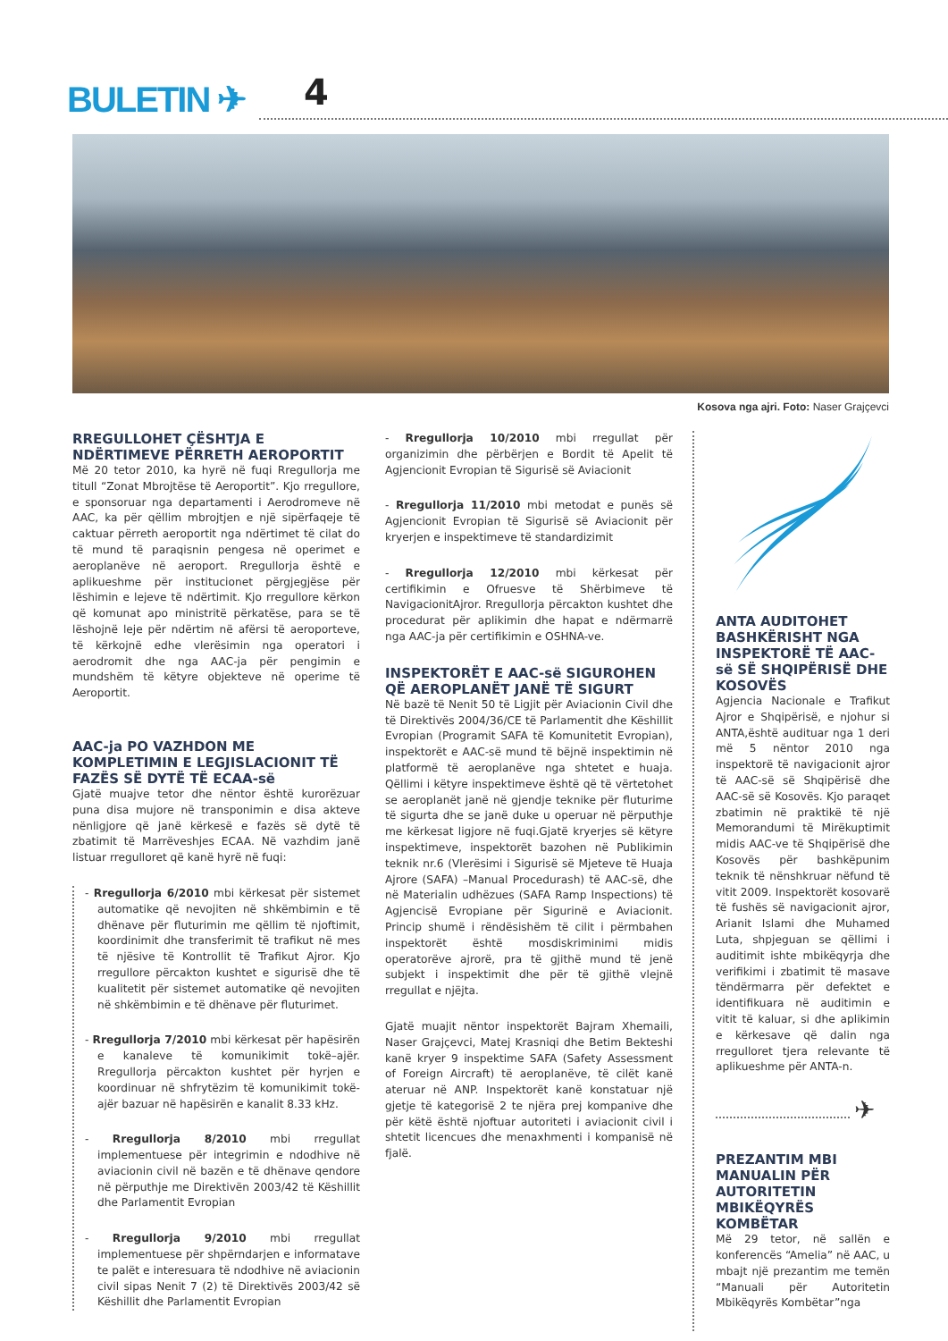BULETIN ✈ 4
Kosova nga ajri. Foto: Naser Grajçevci
RREGULLOHET ÇËSHTJA E NDËRTIMEVE PËRRETH AEROPORTIT
Më 20 tetor 2010, ka hyrë në fuqi Rregullorja me titull “Zonat Mbrojtëse të Aeroportit”. Kjo rregullore, e sponsoruar nga departamenti i Aerodromeve në AAC, ka për qëllim mbrojtjen e një sipërfaqeje të caktuar përreth aeroportit nga ndërtimet të cilat do të mund të paraqisnin pengesa në operimet e aeroplanëve në aeroport. Rregullorja është e aplikueshme për institucionet përgjegjëse për lëshimin e lejeve të ndërtimit. Kjo rregullore kërkon që komunat apo ministritë përkatëse, para se të lëshojnë leje për ndërtim në afërsi të aeroporteve, të kërkojnë edhe vlerësimin nga operatori i aerodromit dhe nga AAC-ja për pengimin e mundshëm të këtyre objekteve në operime të Aeroportit.
AAC-ja PO VAZHDON ME KOMPLETIMIN E LEGJISLACIONIT TË FAZËS SË DYTË TË ECAA-së
Gjatë muajve tetor dhe nëntor është kurorëzuar puna disa mujore në transponimin e disa akteve nënligjore që janë kërkesë e fazës së dytë të zbatimit të Marrëveshjes ECAA. Në vazhdim janë listuar rregulloret që kanë hyrë në fuqi:
- Rregullorja 6/2010 mbi kërkesat për sistemet automatike që nevojiten në shkëmbimin e të dhënave për fluturimin me qëllim të njoftimit, koordinimit dhe transferimit të trafikut në mes të njësive të Kontrollit të Trafikut Ajror. Kjo rregullore përcakton kushtet e sigurisë dhe të kualitetit për sistemet automatike që nevojiten në shkëmbimin e të dhënave për fluturimet.
- Rregullorja 7/2010 mbi kërkesat për hapësirën e kanaleve të komunikimit tokë–ajër. Rregullorja përcakton kushtet për hyrjen e koordinuar në shfrytëzim të komunikimit tokë-ajër bazuar në hapësirën e kanalit 8.33 kHz.
- Rregullorja 8/2010 mbi rregullat implementuese për integrimin e ndodhive në aviacionin civil në bazën e të dhënave qendore në përputhje me Direktivën 2003/42 të Këshillit dhe Parlamentit Evropian
- Rregullorja 9/2010 mbi rregullat implementuese për shpërndarjen e informatave te palët e interesuara të ndodhive në aviacionin civil sipas Nenit 7 (2) të Direktivës 2003/42 së Këshillit dhe Parlamentit Evropian
- Rregullorja 10/2010 mbi rregullat për organizimin dhe përbërjen e Bordit të Apelit të Agjencionit Evropian të Sigurisë së Aviacionit
- Rregullorja 11/2010 mbi metodat e punës së Agjencionit Evropian të Sigurisë së Aviacionit për kryerjen e inspektimeve të standardizimit
- Rregullorja 12/2010 mbi kërkesat për certifikimin e Ofruesve të Shërbimeve të NavigacionitAjror. Rregullorja përcakton kushtet dhe procedurat për aplikimin dhe hapat e ndërmarrë nga AAC-ja për certifikimin e OSHNA-ve.
INSPEKTORËT E AAC-së SIGUROHEN QË AEROPLANËT JANË TË SIGURT
Në bazë të Nenit 50 të Ligjit për Aviacionin Civil dhe të Direktivës 2004/36/CE të Parlamentit dhe Këshillit Evropian (Programit SAFA të Komunitetit Evropian), inspektorët e AAC-së mund të bëjnë inspektimin në platformë të aeroplanëve nga shtetet e huaja. Qëllimi i këtyre inspektimeve është që të vërtetohet se aeroplanët janë në gjendje teknike për fluturime të sigurta dhe se janë duke u operuar në përputhje me kërkesat ligjore në fuqi.Gjatë kryerjes së këtyre inspektimeve, inspektorët bazohen në Publikimin teknik nr.6 (Vlerësimi i Sigurisë së Mjeteve të Huaja Ajrore (SAFA) –Manual Procedurash) të AAC-së, dhe në Materialin udhëzues (SAFA Ramp Inspections) të Agjencisë Evropiane për Sigurinë e Aviacionit. Princip shumë i rëndësishëm të cilit i përmbahen inspektorët është mosdiskriminimi midis operatorëve ajrorë, pra të gjithë mund të jenë subjekt i inspektimit dhe për të gjithë vlejnë rregullat e njëjta.
Gjatë muajit nëntor inspektorët Bajram Xhemaili, Naser Grajçevci, Matej Krasniqi dhe Betim Bekteshi kanë kryer 9 inspektime SAFA (Safety Assessment of Foreign Aircraft) të aeroplanëve, të cilët kanë ateruar në ANP. Inspektorët kanë konstatuar një gjetje të kategorisë 2 te njëra prej kompanive dhe për këtë është njoftuar autoriteti i aviacionit civil i shtetit licencues dhe menaxhmenti i kompanisë në fjalë.
ANTA AUDITOHET BASHKËRISHT NGA INSPEKTORË TË AAC-së SË SHQIPËRISË DHE KOSOVËS
Agjencia Nacionale e Trafikut Ajror e Shqipërisë, e njohur si ANTA,është audituar nga 1 deri më 5 nëntor 2010 nga inspektorë të navigacionit ajror të AAC-së së Shqipërisë dhe AAC-së së Kosovës. Kjo paraqet zbatimin në praktikë të një Memorandumi të Mirëkuptimit midis AAC-ve të Shqipërisë dhe Kosovës për bashkëpunim teknik të nënshkruar nëfund të vitit 2009. Inspektorët kosovarë të fushës së navigacionit ajror, Arianit Islami dhe Muhamed Luta, shpjeguan se qëllimi i auditimit ishte mbikëqyrja dhe verifikimi i zbatimit të masave tëndërmarra për defektet e identifikuara në auditimin e vitit të kaluar, si dhe aplikimin e kërkesave që dalin nga rregulloret tjera relevante të aplikueshme për ANTA-n.
✈
PREZANTIM MBI MANUALIN PËR AUTORITETIN MBIKËQYRËS KOMBËTAR
Më 29 tetor, në sallën e konferencës “Amelia” në AAC, u mbajt një prezantim me temën “Manuali për Autoritetin Mbikëqyrës Kombëtar”nga